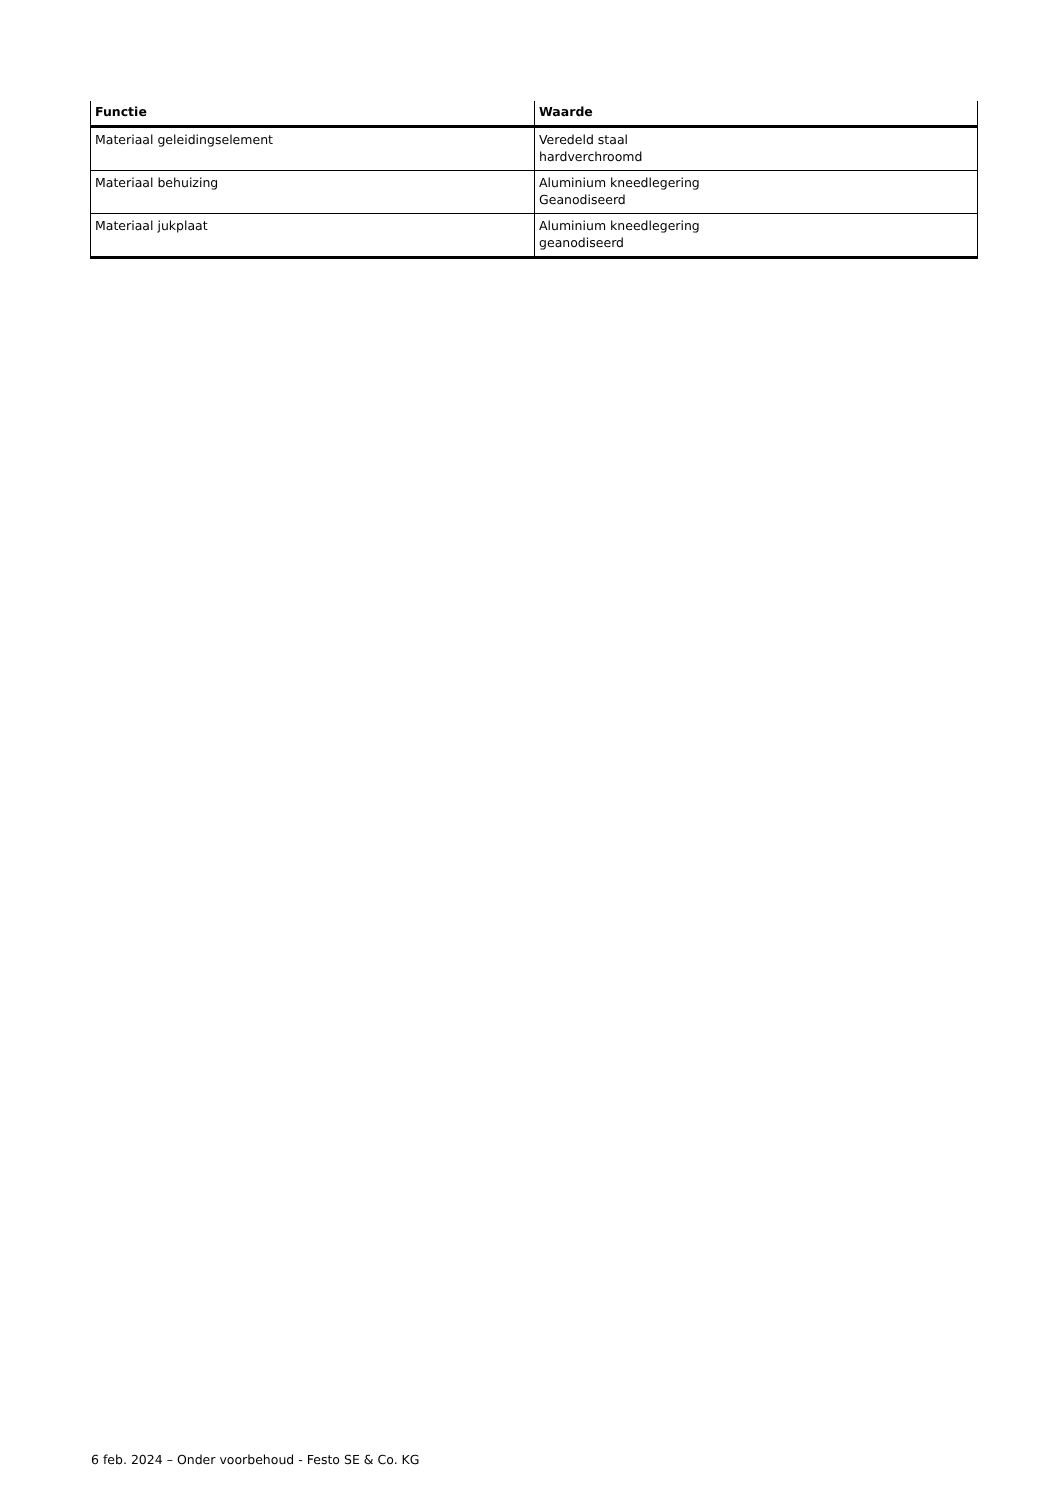| Functie | Waarde |
| --- | --- |
| Materiaal geleidingselement | Veredeld staal hardverchroomd |
| Materiaal behuizing | Aluminium kneedlegering Geanodiseerd |
| Materiaal jukplaat | Aluminium kneedlegering geanodiseerd |
6 feb. 2024 – Onder voorbehoud - Festo SE & Co. KG